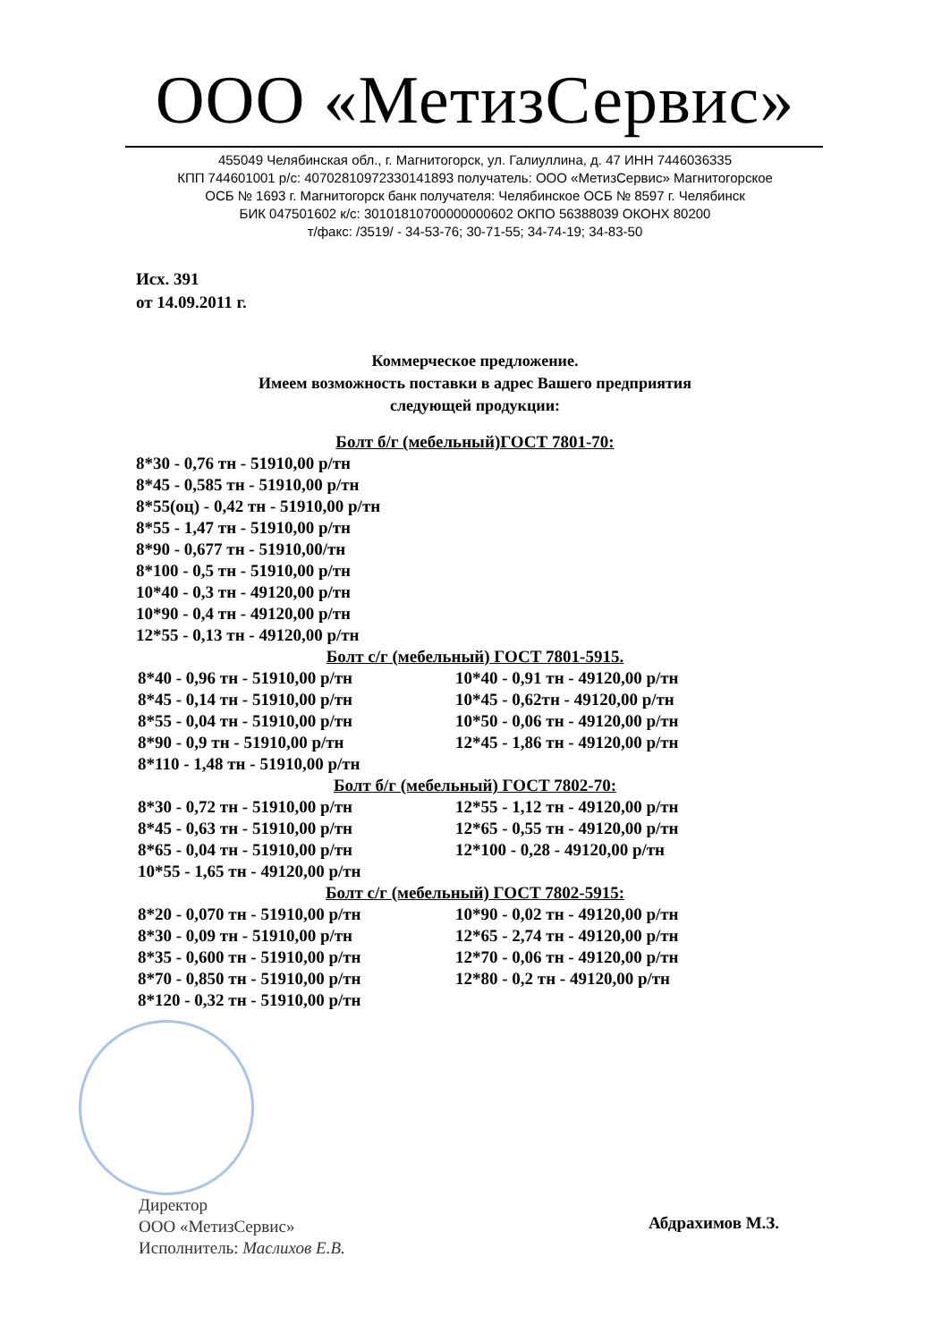ООО «МетизСервис»
455049 Челябинская обл., г. Магнитогорск, ул. Галиуллина, д. 47 ИНН 7446036335
КПП 744601001 р/с: 40702810972330141893 получатель: ООО «МетизСервис» Магнитогорское
ОСБ № 1693 г. Магнитогорск банк получателя: Челябинское ОСБ № 8597 г. Челябинск
БИК 047501602 к/с: 30101810700000000602 ОКПО 56388039 ОКОНХ 80200
т/факс: /3519/ - 34-53-76; 30-71-55; 34-74-19; 34-83-50
Исх. 391
от 14.09.2011 г.
Коммерческое предложение.
Имеем возможность поставки в адрес Вашего предприятия
следующей продукции:
Болт б/г (мебельный)ГОСТ 7801-70:
8*30 - 0,76 тн - 51910,00 р/тн
8*45 - 0,585 тн - 51910,00 р/тн
8*55(оц) - 0,42 тн - 51910,00 р/тн
8*55 - 1,47 тн - 51910,00 р/тн
8*90 - 0,677 тн - 51910,00/тн
8*100 - 0,5 тн - 51910,00 р/тн
10*40 - 0,3 тн - 49120,00 р/тн
10*90 - 0,4 тн - 49120,00 р/тн
12*55 - 0,13 тн - 49120,00 р/тн
Болт с/г (мебельный) ГОСТ 7801-5915.
8*40 - 0,96 тн - 51910,00 р/тн
8*45 - 0,14 тн - 51910,00 р/тн
8*55 - 0,04 тн - 51910,00 р/тн
8*90 - 0,9 тн - 51910,00 р/тн
8*110 - 1,48 тн - 51910,00 р/тн
10*40 - 0,91 тн - 49120,00 р/тн
10*45 - 0,62тн - 49120,00 р/тн
10*50 - 0,06 тн - 49120,00 р/тн
12*45 - 1,86 тн - 49120,00 р/тн
Болт б/г (мебельный) ГОСТ 7802-70:
8*30 - 0,72 тн - 51910,00 р/тн
8*45 - 0,63 тн - 51910,00 р/тн
8*65 - 0,04 тн - 51910,00 р/тн
10*55 - 1,65 тн - 49120,00 р/тн
12*55 - 1,12 тн - 49120,00 р/тн
12*65 - 0,55 тн - 49120,00 р/тн
12*100 - 0,28 - 49120,00 р/тн
Болт с/г (мебельный) ГОСТ 7802-5915:
8*20 - 0,070 тн - 51910,00 р/тн
8*30 - 0,09 тн - 51910,00 р/тн
8*35 - 0,600 тн - 51910,00 р/тн
8*70 - 0,850 тн - 51910,00 р/тн
8*120 - 0,32 тн - 51910,00 р/тн
10*90 - 0,02 тн - 49120,00 р/тн
12*65 - 2,74 тн - 49120,00 р/тн
12*70 - 0,06 тн - 49120,00 р/тн
12*80 - 0,2 тн - 49120,00 р/тн
Директор
ООО «МетизСервис»
Исполнитель: Маслихов Е.В.
Абдрахимов М.З.